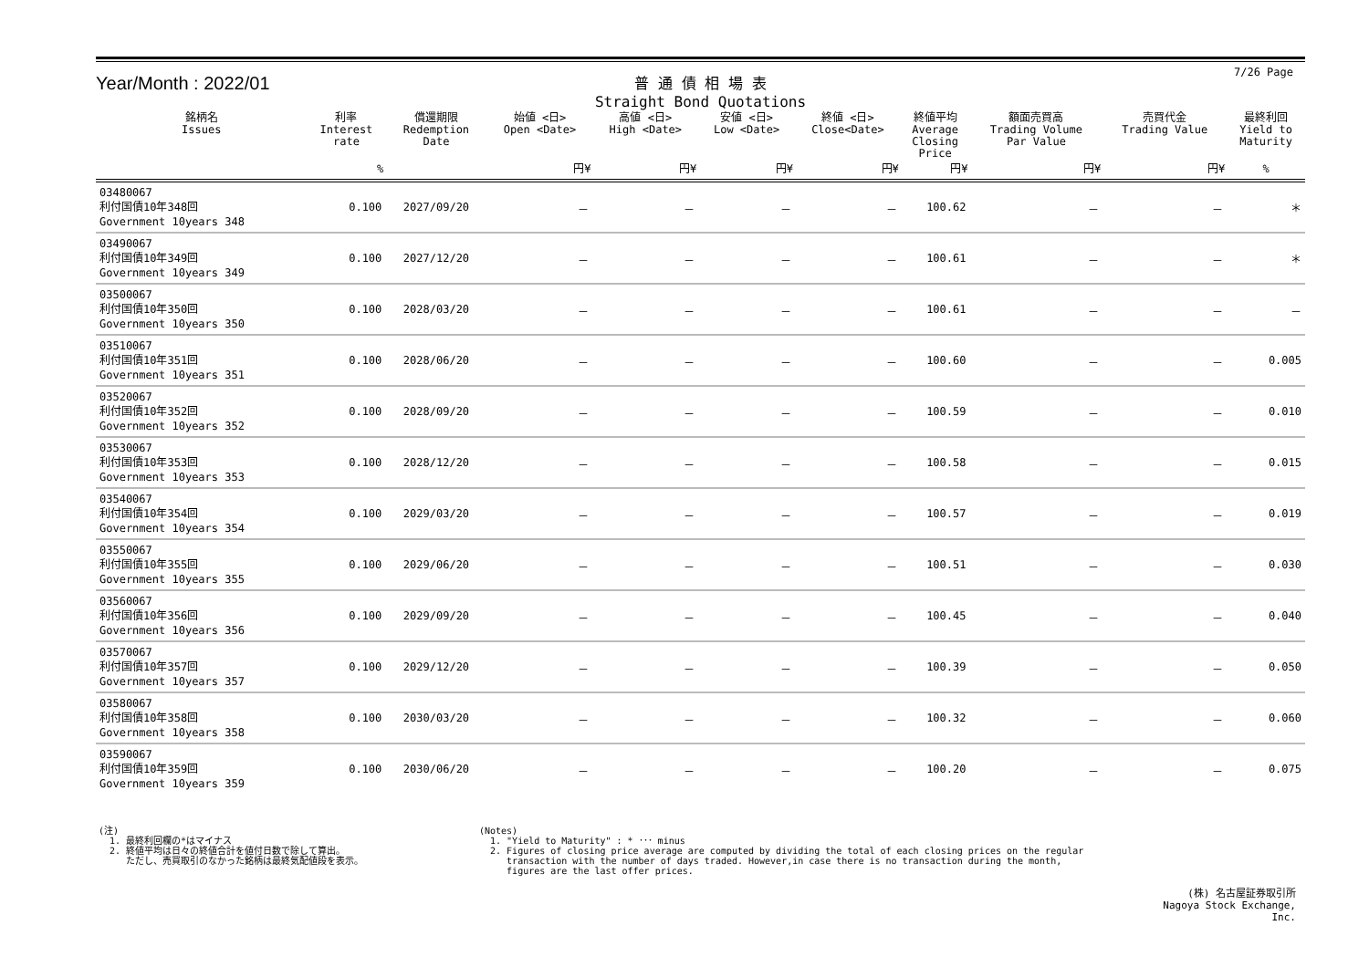7/26 Page
Year/Month : 2022/01
普 通 債 相 場 表
Straight Bond Quotations
| 銘柄名 Issues | 利率 Interest rate | 償還期限 Redemption Date | 始値 <日> Open <Date> | 高値 <日> High <Date> | 安値 <日> Low <Date> | 終値 <日> Close<Date> | 終値平均 Average Closing Price | 額面売買高 Trading Volume Par Value | 売買代金 Trading Value | 最終利回 Yield to Maturity |
| --- | --- | --- | --- | --- | --- | --- | --- | --- | --- | --- |
| | % | | 円¥ | 円¥ | 円¥ | 円¥ | 円¥ | 円¥ | 円¥ | % |
| 03480067 利付国債10年348回 Government 10years 348 | 0.100 | 2027/09/20 | － | － | － | － | 100.62 | － | － | ＊ |
| 03490067 利付国債10年349回 Government 10years 349 | 0.100 | 2027/12/20 | － | － | － | － | 100.61 | － | － | ＊ |
| 03500067 利付国債10年350回 Government 10years 350 | 0.100 | 2028/03/20 | － | － | － | － | 100.61 | － | － | － |
| 03510067 利付国債10年351回 Government 10years 351 | 0.100 | 2028/06/20 | － | － | － | － | 100.60 | － | － | 0.005 |
| 03520067 利付国債10年352回 Government 10years 352 | 0.100 | 2028/09/20 | － | － | － | － | 100.59 | － | － | 0.010 |
| 03530067 利付国債10年353回 Government 10years 353 | 0.100 | 2028/12/20 | － | － | － | － | 100.58 | － | － | 0.015 |
| 03540067 利付国債10年354回 Government 10years 354 | 0.100 | 2029/03/20 | － | － | － | － | 100.57 | － | － | 0.019 |
| 03550067 利付国債10年355回 Government 10years 355 | 0.100 | 2029/06/20 | － | － | － | － | 100.51 | － | － | 0.030 |
| 03560067 利付国債10年356回 Government 10years 356 | 0.100 | 2029/09/20 | － | － | － | － | 100.45 | － | － | 0.040 |
| 03570067 利付国債10年357回 Government 10years 357 | 0.100 | 2029/12/20 | － | － | － | － | 100.39 | － | － | 0.050 |
| 03580067 利付国債10年358回 Government 10years 358 | 0.100 | 2030/03/20 | － | － | － | － | 100.32 | － | － | 0.060 |
| 03590067 利付国債10年359回 Government 10years 359 | 0.100 | 2030/06/20 | － | － | － | － | 100.20 | － | － | 0.075 |
(注) 1. 最終利回欄の*はマイナス 2. 終値平均は日々の終値合計を値付日数で除して算出。 ただし、売買取引のなかった銘柄は最終気配値段を表示。
(Notes) 1. "Yield to Maturity" : * ･･･ minus 2. Figures of closing price average are computed by dividing the total of each closing prices on the regular transaction with the number of days traded. However,in case there is no transaction during the month, figures are the last offer prices.
(株) 名古屋証券取引所
Nagoya Stock Exchange, Inc.